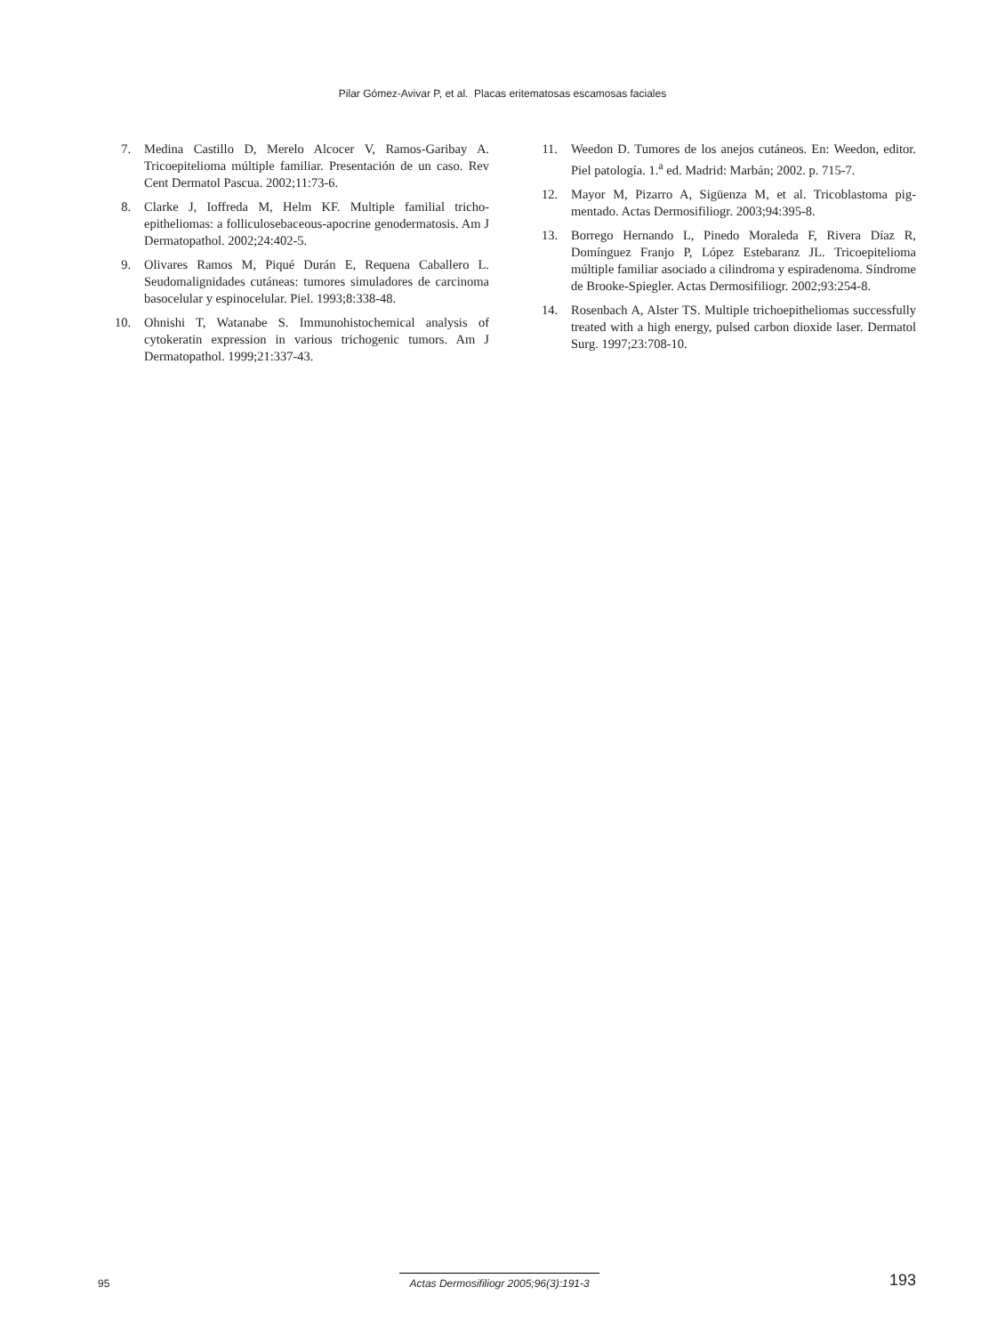Pilar Gómez-Avivar P, et al. Placas eritematosas escamosas faciales
7. Medina Castillo D, Merelo Alcocer V, Ramos-Garibay A. Tricoepitelioma múltiple familiar. Presentación de un caso. Rev Cent Dermatol Pascua. 2002;11:73-6.
8. Clarke J, Ioffreda M, Helm KF. Multiple familial tricho­epitheliomas: a folliculosebaceous-apocrine genoderma­tosis. Am J Dermatopathol. 2002;24:402-5.
9. Olivares Ramos M, Piqué Durán E, Requena Caballero L. Seudomalignidades cutáneas: tumores simuladores de car­cinoma basocelular y espinocelular. Piel. 1993;8:338-48.
10. Ohnishi T, Watanabe S. Immunohistochemical analysis of cytokeratin expression in various trichogenic tumors. Am J Dermatopathol. 1999;21:337-43.
11. Weedon D. Tumores de los anejos cutáneos. En: Weedon, editor. Piel patología. 1.<sup>a</sup> ed. Madrid: Marbán; 2002. p. 715-7.
12. Mayor M, Pizarro A, Sigüenza M, et al. Tricoblastoma pig­mentado. Actas Dermosifiliogr. 2003;94:395-8.
13. Borrego Hernando L, Pinedo Moraleda F, Rivera Díaz R, Domínguez Franjo P, López Estebaranz JL. Tricoepitelio­ma múltiple familiar asociado a cilindroma y espiradeno­ma. Síndrome de Brooke-Spiegler. Actas Dermosifiliogr. 2002;93:254-8.
14. Rosenbach A, Alster TS. Multiple trichoepitheliomas suc­cessfully treated with a high energy, pulsed carbon dioxide laser. Dermatol Surg. 1997;23:708-10.
95 Actas Dermosifiliogr 2005;96(3):191-3 193